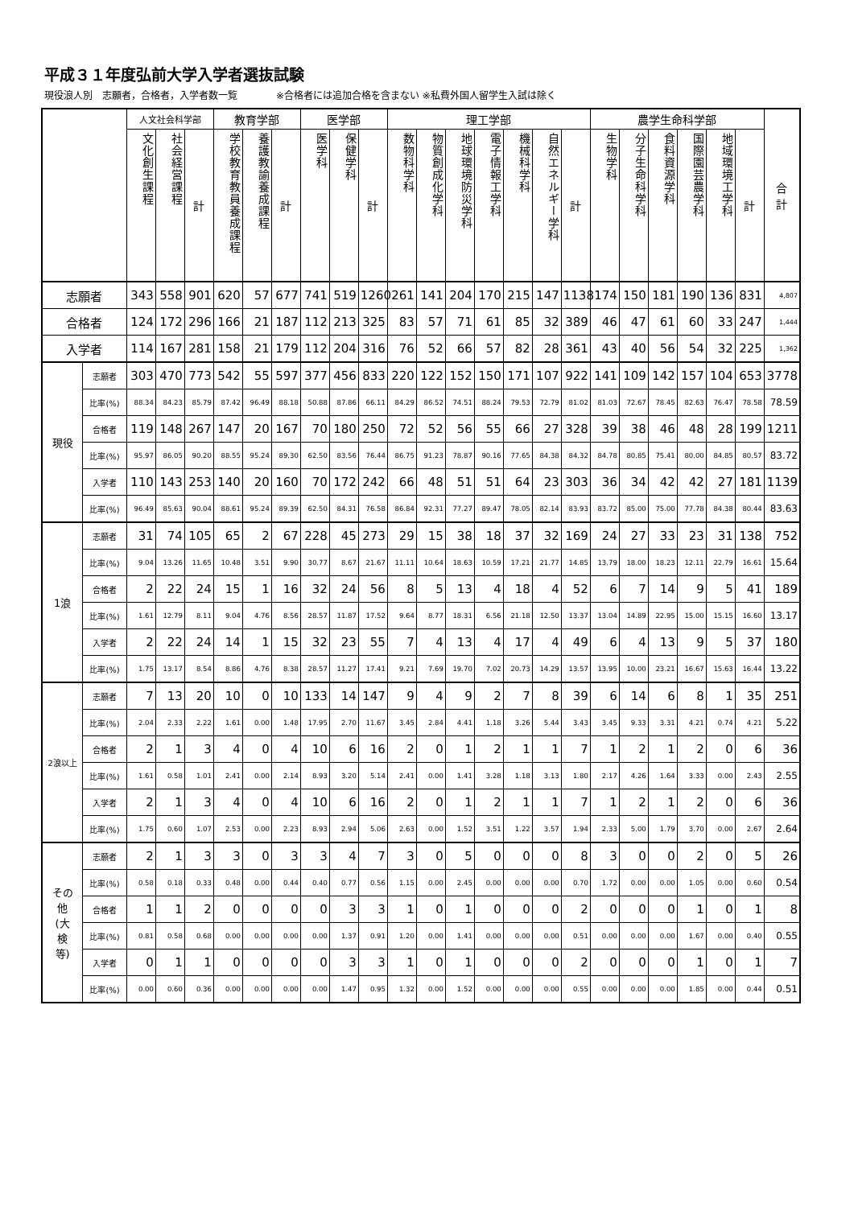平成３１年度弘前大学入学者選抜試験
現役浪人別　志願者，合格者，入学者数一覧　　　　※合格者には追加合格を含まない ※私費外国人留学生入試は除く
| | | 人文社会科学部 | | | 教育学部 | | | 医学部 | | | 理工学部 | | | | | | | 農学生命科学部 | | | | | | 合 計 |
| --- | --- | --- | --- | --- | --- | --- | --- | --- | --- | --- | --- | --- | --- | --- | --- | --- | --- | --- | --- | --- | --- | --- | --- | --- |
| | | 文化創生課程 | 社会経営課程 | 計 | 学校教育教員養成課程 | 養護教諭養成課程 | 計 | 医学科 | 保健学科 | 計 | 数物科学科 | 物質創成化学科 | 地球環境防災学科 | 電子情報工学科 | 機械科学科 | 自然エネルギー学科 | 計 | 生物学科 | 分子生命科学科 | 食料資源学科 | 国際園芸農学科 | 地域環境工学科 | 計 | |
| 志願者 | | 343 | 558 | 901 | 620 | 57 | 677 | 741 | 519 | 1260 | 261 | 141 | 204 | 170 | 215 | 147 | 1138 | 174 | 150 | 181 | 190 | 136 | 831 | 4,807 |
| 合格者 | | 124 | 172 | 296 | 166 | 21 | 187 | 112 | 213 | 325 | 83 | 57 | 71 | 61 | 85 | 32 | 389 | 46 | 47 | 61 | 60 | 33 | 247 | 1,444 |
| 入学者 | | 114 | 167 | 281 | 158 | 21 | 179 | 112 | 204 | 316 | 76 | 52 | 66 | 57 | 82 | 28 | 361 | 43 | 40 | 56 | 54 | 32 | 225 | 1,362 |
| 現役 | 志願者 | 303 | 470 | 773 | 542 | 55 | 597 | 377 | 456 | 833 | 220 | 122 | 152 | 150 | 171 | 107 | 922 | 141 | 109 | 142 | 157 | 104 | 653 | 3778 |
| | 比率(%) | 88.34 | 84.23 | 85.79 | 87.42 | 96.49 | 88.18 | 50.88 | 87.86 | 66.11 | 84.29 | 86.52 | 74.51 | 88.24 | 79.53 | 72.79 | 81.02 | 81.03 | 72.67 | 78.45 | 82.63 | 76.47 | 78.58 | 78.59 |
| | 合格者 | 119 | 148 | 267 | 147 | 20 | 167 | 70 | 180 | 250 | 72 | 52 | 56 | 55 | 66 | 27 | 328 | 39 | 38 | 46 | 48 | 28 | 199 | 1211 |
| | 比率(%) | 95.97 | 86.05 | 90.20 | 88.55 | 95.24 | 89.30 | 62.50 | 83.56 | 76.44 | 86.75 | 91.23 | 78.87 | 90.16 | 77.65 | 84.38 | 84.32 | 84.78 | 80.85 | 75.41 | 80.00 | 84.85 | 80.57 | 83.72 |
| | 入学者 | 110 | 143 | 253 | 140 | 20 | 160 | 70 | 172 | 242 | 66 | 48 | 51 | 51 | 64 | 23 | 303 | 36 | 34 | 42 | 42 | 27 | 181 | 1139 |
| | 比率(%) | 96.49 | 85.63 | 90.04 | 88.61 | 95.24 | 89.39 | 62.50 | 84.31 | 76.58 | 86.84 | 92.31 | 77.27 | 89.47 | 78.05 | 82.14 | 83.93 | 83.72 | 85.00 | 75.00 | 77.78 | 84.38 | 80.44 | 83.63 |
| 1浪 | 志願者 | 31 | 74 | 105 | 65 | 2 | 67 | 228 | 45 | 273 | 29 | 15 | 38 | 18 | 37 | 32 | 169 | 24 | 27 | 33 | 23 | 31 | 138 | 752 |
| | 比率(%) | 9.04 | 13.26 | 11.65 | 10.48 | 3.51 | 9.90 | 30.77 | 8.67 | 21.67 | 11.11 | 10.64 | 18.63 | 10.59 | 17.21 | 21.77 | 14.85 | 13.79 | 18.00 | 18.23 | 12.11 | 22.79 | 16.61 | 15.64 |
| | 合格者 | 2 | 22 | 24 | 15 | 1 | 16 | 32 | 24 | 56 | 8 | 5 | 13 | 4 | 18 | 4 | 52 | 6 | 7 | 14 | 9 | 5 | 41 | 189 |
| | 比率(%) | 1.61 | 12.79 | 8.11 | 9.04 | 4.76 | 8.56 | 28.57 | 11.87 | 17.52 | 9.64 | 8.77 | 18.31 | 6.56 | 21.18 | 12.50 | 13.37 | 13.04 | 14.89 | 22.95 | 15.00 | 15.15 | 16.60 | 13.17 |
| | 入学者 | 2 | 22 | 24 | 14 | 1 | 15 | 32 | 23 | 55 | 7 | 4 | 13 | 4 | 17 | 4 | 49 | 6 | 4 | 13 | 9 | 5 | 37 | 180 |
| | 比率(%) | 1.75 | 13.17 | 8.54 | 8.86 | 4.76 | 8.38 | 28.57 | 11.27 | 17.41 | 9.21 | 7.69 | 19.70 | 7.02 | 20.73 | 14.29 | 13.57 | 13.95 | 10.00 | 23.21 | 16.67 | 15.63 | 16.44 | 13.22 |
| 2浪以上 | 志願者 | 7 | 13 | 20 | 10 | 0 | 10 | 133 | 14 | 147 | 9 | 4 | 9 | 2 | 7 | 8 | 39 | 6 | 14 | 6 | 8 | 1 | 35 | 251 |
| | 比率(%) | 2.04 | 2.33 | 2.22 | 1.61 | 0.00 | 1.48 | 17.95 | 2.70 | 11.67 | 3.45 | 2.84 | 4.41 | 1.18 | 3.26 | 5.44 | 3.43 | 3.45 | 9.33 | 3.31 | 4.21 | 0.74 | 4.21 | 5.22 |
| | 合格者 | 2 | 1 | 3 | 4 | 0 | 4 | 10 | 6 | 16 | 2 | 0 | 1 | 2 | 1 | 1 | 7 | 1 | 2 | 1 | 2 | 0 | 6 | 36 |
| | 比率(%) | 1.61 | 0.58 | 1.01 | 2.41 | 0.00 | 2.14 | 8.93 | 3.20 | 5.14 | 2.41 | 0.00 | 1.41 | 3.28 | 1.18 | 3.13 | 1.80 | 2.17 | 4.26 | 1.64 | 3.33 | 0.00 | 2.43 | 2.55 |
| | 入学者 | 2 | 1 | 3 | 4 | 0 | 4 | 10 | 6 | 16 | 2 | 0 | 1 | 2 | 1 | 1 | 7 | 1 | 2 | 1 | 2 | 0 | 6 | 36 |
| | 比率(%) | 1.75 | 0.60 | 1.07 | 2.53 | 0.00 | 2.23 | 8.93 | 2.94 | 5.06 | 2.63 | 0.00 | 1.52 | 3.51 | 1.22 | 3.57 | 1.94 | 2.33 | 5.00 | 1.79 | 3.70 | 0.00 | 2.67 | 2.64 |
| その 他 (大 検 等) | 志願者 | 2 | 1 | 3 | 3 | 0 | 3 | 3 | 4 | 7 | 3 | 0 | 5 | 0 | 0 | 0 | 8 | 3 | 0 | 0 | 2 | 0 | 5 | 26 |
| | 比率(%) | 0.58 | 0.18 | 0.33 | 0.48 | 0.00 | 0.44 | 0.40 | 0.77 | 0.56 | 1.15 | 0.00 | 2.45 | 0.00 | 0.00 | 0.00 | 0.70 | 1.72 | 0.00 | 0.00 | 1.05 | 0.00 | 0.60 | 0.54 |
| | 合格者 | 1 | 1 | 2 | 0 | 0 | 0 | 0 | 3 | 3 | 1 | 0 | 1 | 0 | 0 | 0 | 2 | 0 | 0 | 0 | 1 | 0 | 1 | 8 |
| | 比率(%) | 0.81 | 0.58 | 0.68 | 0.00 | 0.00 | 0.00 | 0.00 | 1.37 | 0.91 | 1.20 | 0.00 | 1.41 | 0.00 | 0.00 | 0.00 | 0.51 | 0.00 | 0.00 | 0.00 | 1.67 | 0.00 | 0.40 | 0.55 |
| | 入学者 | 0 | 1 | 1 | 0 | 0 | 0 | 0 | 3 | 3 | 1 | 0 | 1 | 0 | 0 | 0 | 2 | 0 | 0 | 0 | 1 | 0 | 1 | 7 |
| | 比率(%) | 0.00 | 0.60 | 0.36 | 0.00 | 0.00 | 0.00 | 0.00 | 1.47 | 0.95 | 1.32 | 0.00 | 1.52 | 0.00 | 0.00 | 0.00 | 0.55 | 0.00 | 0.00 | 0.00 | 1.85 | 0.00 | 0.44 | 0.51 |